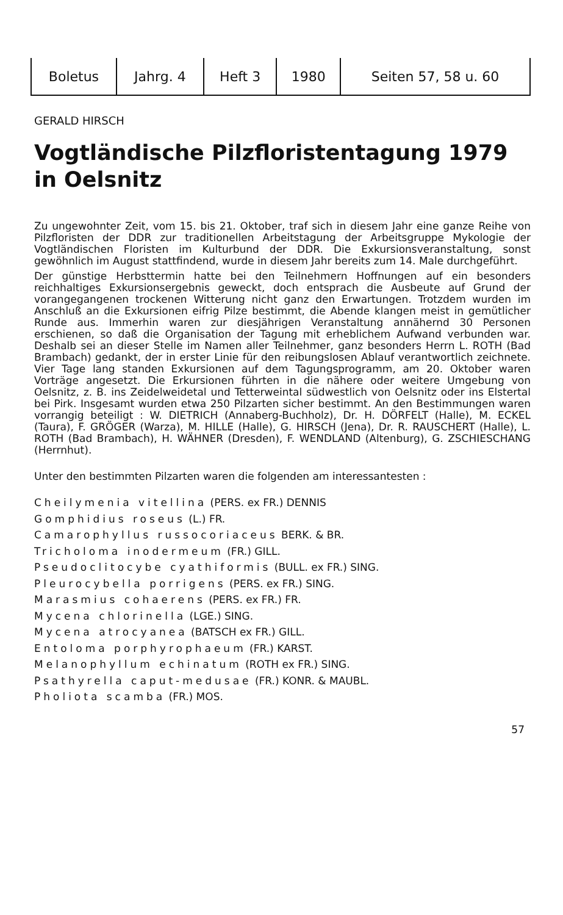| Boletus | Jahrg. 4 | Heft 3 | 1980 | Seiten 57, 58 u. 60 |
GERALD HIRSCH
Vogtländische Pilzfloristentagung 1979
in Oelsnitz
Zu ungewohnter Zeit, vom 15. bis 21. Oktober, traf sich in diesem Jahr eine ganze Reihe von Pilzfloristen der DDR zur traditionellen Arbeitstagung der Arbeitsgruppe Mykologie der Vogtländischen Floristen im Kulturbund der DDR. Die Exkursionsveranstaltung, sonst gewöhnlich im August stattfindend, wurde in diesem Jahr bereits zum 14. Male durchgeführt.
Der günstige Herbsttermin hatte bei den Teilnehmern Hoffnungen auf ein besonders reichhaltiges Exkursionsergebnis geweckt, doch entsprach die Ausbeute auf Grund der vorangegangenen trockenen Witterung nicht ganz den Erwartungen. Trotzdem wurden im Anschluß an die Exkursionen eifrig Pilze bestimmt, die Abende klangen meist in gemütlicher Runde aus. Immerhin waren zur diesjährigen Veranstaltung annähernd 30 Personen erschienen, so daß die Organisation der Tagung mit erheblichem Aufwand verbunden war. Deshalb sei an dieser Stelle im Namen aller Teilnehmer, ganz besonders Herrn L. ROTH (Bad Brambach) gedankt, der in erster Linie für den reibungslosen Ablauf verantwortlich zeichnete. Vier Tage lang standen Exkursionen auf dem Tagungsprogramm, am 20. Oktober waren Vorträge angesetzt. Die Erkursionen führten in die nähere oder weitere Umgebung von Oelsnitz, z. B. ins Zeidelweidetal und Tetterweintal südwestlich von Oelsnitz oder ins Elstertal bei Pirk. Insgesamt wurden etwa 250 Pilzarten sicher bestimmt. An den Bestimmungen waren vorrangig beteiligt : W. DIETRICH (Annaberg-Buchholz), Dr. H. DÖRFELT (Halle), M. ECKEL (Taura), F. GRÖGER (Warza), M. HILLE (Halle), G. HIRSCH (Jena), Dr. R. RAUSCHERT (Halle), L. ROTH (Bad Brambach), H. WÄHNER (Dresden), F. WENDLAND (Altenburg), G. ZSCHIESCHANG (Herrnhut).
Unter den bestimmten Pilzarten waren die folgenden am interessantesten :
Cheilymenia vitellina (PERS. ex FR.) DENNIS
Gomphidius roseus (L.) FR.
Camarophyllus russocoriaceus BERK. & BR.
Tricholoma inodermeum (FR.) GILL.
Pseudoclitocybe cyathiformis (BULL. ex FR.) SING.
Pleurocybella porrigens (PERS. ex FR.) SING.
Marasmius cohaerens (PERS. ex FR.) FR.
Mycena chlorinella (LGE.) SING.
Mycena atrocyanea (BATSCH ex FR.) GILL.
Entoloma porphyrophaeum (FR.) KARST.
Melanophyllum echinatum (ROTH ex FR.) SING.
Psathyrella caput-medusae (FR.) KONR. & MAUBL.
Pholiota scamba (FR.) MOS.
57